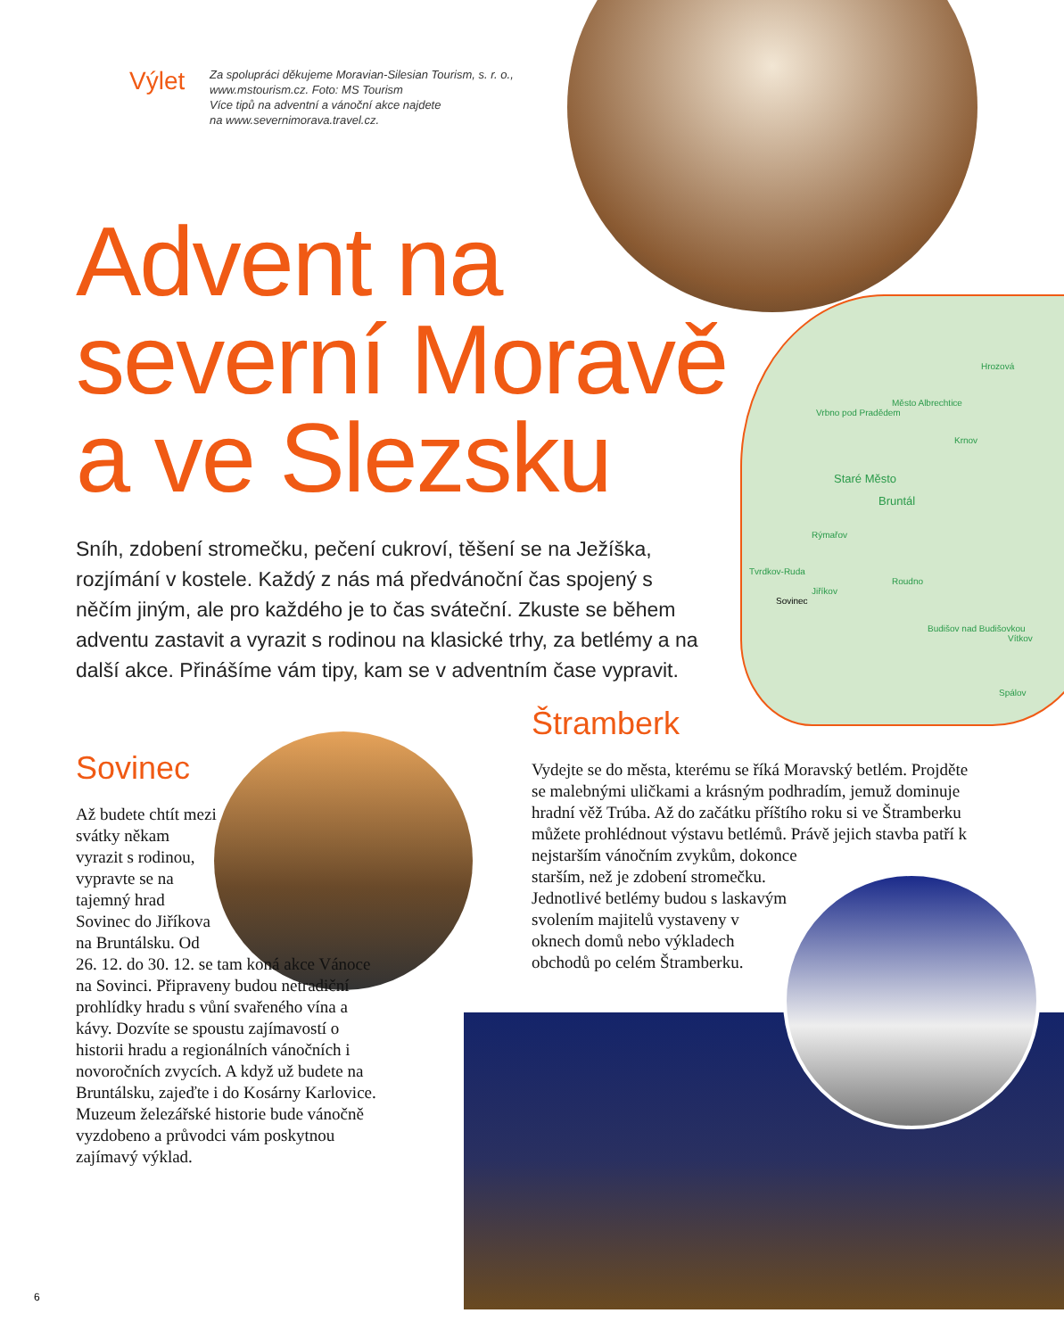Výlet
Za spolupráci děkujeme Moravian-Silesian Tourism, s. r. o.,
www.mstourism.cz. Foto: MS Tourism
Více tipů na adventní a vánoční akce najdete
na www.severnimorava.travel.cz.
Advent na
severní Moravě
a ve Slezsku
Sníh, zdobení stromečku, pečení cukroví, těšení se na Ježíška, rozjímání v kostele. Každý z nás má předvánoční čas spojený s něčím jiným, ale pro každého je to čas sváteční. Zkuste se během adventu zastavit a vyrazit s rodinou na klasické trhy, za betlémy a na další akce. Přinášíme vám tipy, kam se v adventním čase vypravit.
Hrozová
Město Albrechtice
Vrbno pod Pradědem
Krnov
Staré Město
Bruntál
Rýmařov
Tvrdkov-Ruda
Roudno
Jiříkov
Sovinec
Budišov nad Budišovkou
Vítkov
Spálov
Sovinec
Až budete chtít mezi svátky někam vyrazit s rodinou, vypravte se na tajemný hrad Sovinec do Jiříkova na Bruntálsku. Od
26. 12. do 30. 12. se tam koná akce Vánoce na Sovinci. Připraveny budou netradiční prohlídky hradu s vůní svařeného vína a kávy. Dozvíte se spoustu zajímavostí o historii hradu a regionálních vánočních i novoročních zvycích. A když už budete na Bruntálsku, zajeďte i do Kosárny Karlovice. Muzeum železářské historie bude vánočně vyzdobeno a průvodci vám poskytnou zajímavý výklad.
Štramberk
Vydejte se do města, kterému se říká Moravský betlém. Projděte se malebnými uličkami a krásným podhradím, jemuž dominuje hradní věž Trúba. Až do začátku příštího roku si ve Štramberku můžete prohlédnout výstavu betlémů. Právě jejich stavba patří k nejstarším vánočním zvykům, dokonce
starším, než je zdobení stromečku. Jednotlivé betlémy budou s laskavým svolením majitelů vystaveny v oknech domů nebo výkladech obchodů po celém Štramberku.
6